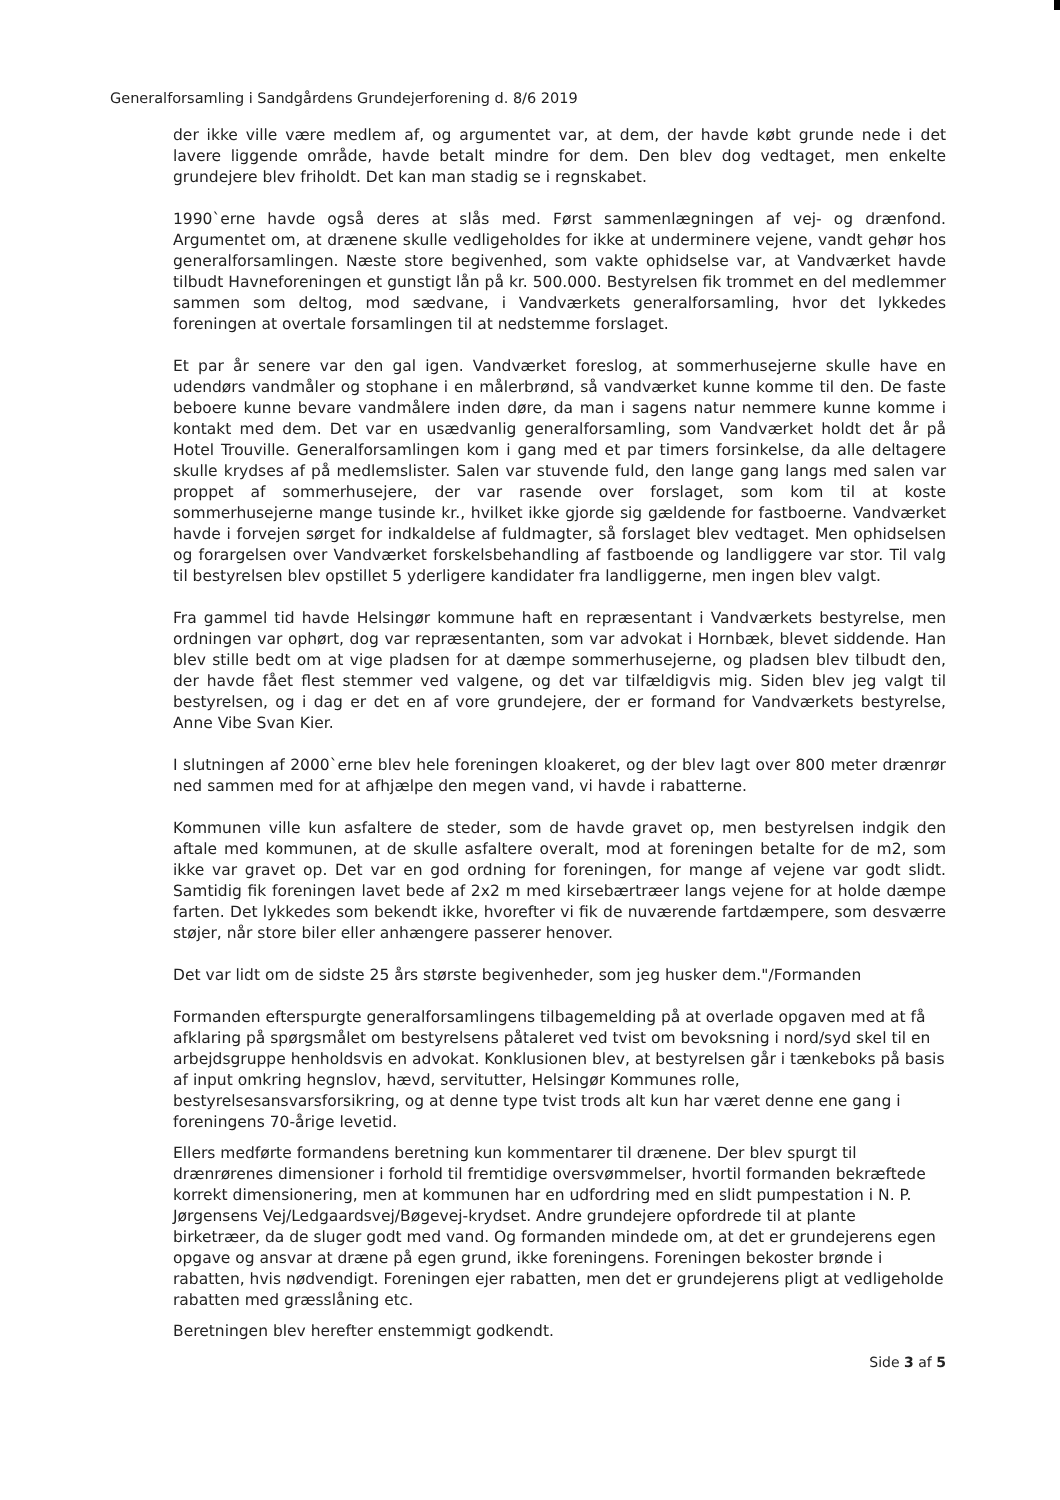Generalforsamling i Sandgårdens Grundejerforening d. 8/6 2019
der ikke ville være medlem af, og argumentet var, at dem, der havde købt grunde nede i det lavere liggende område, havde betalt mindre for dem. Den blev dog vedtaget, men enkelte grundejere blev friholdt. Det kan man stadig se i regnskabet.
1990`erne havde også deres at slås med. Først sammenlægningen af vej- og drænfond. Argumentet om, at drænene skulle vedligeholdes for ikke at underminere vejene, vandt gehør hos generalforsamlingen. Næste store begivenhed, som vakte ophidselse var, at Vandværket havde tilbudt Havneforeningen et gunstigt lån på kr. 500.000. Bestyrelsen fik trommet en del medlemmer sammen som deltog, mod sædvane, i Vandværkets generalforsamling, hvor det lykkedes foreningen at overtale forsamlingen til at nedstemme forslaget.
Et par år senere var den gal igen. Vandværket foreslog, at sommerhusejerne skulle have en udendørs vandmåler og stophane i en målerbrønd, så vandværket kunne komme til den. De faste beboere kunne bevare vandmålere inden døre, da man i sagens natur nemmere kunne komme i kontakt med dem. Det var en usædvanlig generalforsamling, som Vandværket holdt det år på Hotel Trouville. Generalforsamlingen kom i gang med et par timers forsinkelse, da alle deltagere skulle krydses af på medlemslister. Salen var stuvende fuld, den lange gang langs med salen var proppet af sommerhusejere, der var rasende over forslaget, som kom til at koste sommerhusejerne mange tusinde kr., hvilket ikke gjorde sig gældende for fastboerne. Vandværket havde i forvejen sørget for indkaldelse af fuldmagter, så forslaget blev vedtaget. Men ophidselsen og forargelsen over Vandværket forskelsbehandling af fastboende og landliggere var stor. Til valg til bestyrelsen blev opstillet 5 yderligere kandidater fra landliggerne, men ingen blev valgt.
Fra gammel tid havde Helsingør kommune haft en repræsentant i Vandværkets bestyrelse, men ordningen var ophørt, dog var repræsentanten, som var advokat i Hornbæk, blevet siddende. Han blev stille bedt om at vige pladsen for at dæmpe sommerhusejerne, og pladsen blev tilbudt den, der havde fået flest stemmer ved valgene, og det var tilfældigvis mig. Siden blev jeg valgt til bestyrelsen, og i dag er det en af vore grundejere, der er formand for Vandværkets bestyrelse, Anne Vibe Svan Kier.
I slutningen af 2000`erne blev hele foreningen kloakeret, og der blev lagt over 800 meter drænrør ned sammen med for at afhjælpe den megen vand, vi havde i rabatterne.
Kommunen ville kun asfaltere de steder, som de havde gravet op, men bestyrelsen indgik den aftale med kommunen, at de skulle asfaltere overalt, mod at foreningen betalte for de m2, som ikke var gravet op. Det var en god ordning for foreningen, for mange af vejene var godt slidt. Samtidig fik foreningen lavet bede af 2x2 m med kirsebærtræer langs vejene for at holde dæmpe farten. Det lykkedes som bekendt ikke, hvorefter vi fik de nuværende fartdæmpere, som desværre støjer, når store biler eller anhængere passerer henover.
Det var lidt om de sidste 25 års største begivenheder, som jeg husker dem."/Formanden
Formanden efterspurgte generalforsamlingens tilbagemelding på at overlade opgaven med at få afklaring på spørgsmålet om bestyrelsens påtaleret ved tvist om bevoksning i nord/syd skel til en arbejdsgruppe henholdsvis en advokat. Konklusionen blev, at bestyrelsen går i tænkeboks på basis af input omkring hegnslov, hævd, servitutter, Helsingør Kommunes rolle, bestyrelsesansvarsforsikring, og at denne type tvist trods alt kun har været denne ene gang i foreningens 70-årige levetid.
Ellers medførte formandens beretning kun kommentarer til drænene. Der blev spurgt til drænrørenes dimensioner i forhold til fremtidige oversvømmelser, hvortil formanden bekræftede korrekt dimensionering, men at kommunen har en udfordring med en slidt pumpestation i N. P. Jørgensens Vej/Ledgaardsvej/Bøgevej-krydset. Andre grundejere opfordrede til at plante birketræer, da de sluger godt med vand. Og formanden mindede om, at det er grundejerens egen opgave og ansvar at dræne på egen grund, ikke foreningens. Foreningen bekoster brønde i rabatten, hvis nødvendigt. Foreningen ejer rabatten, men det er grundejerens pligt at vedligeholde rabatten med græsslåning etc.
Beretningen blev herefter enstemmigt godkendt.
Side 3 af 5